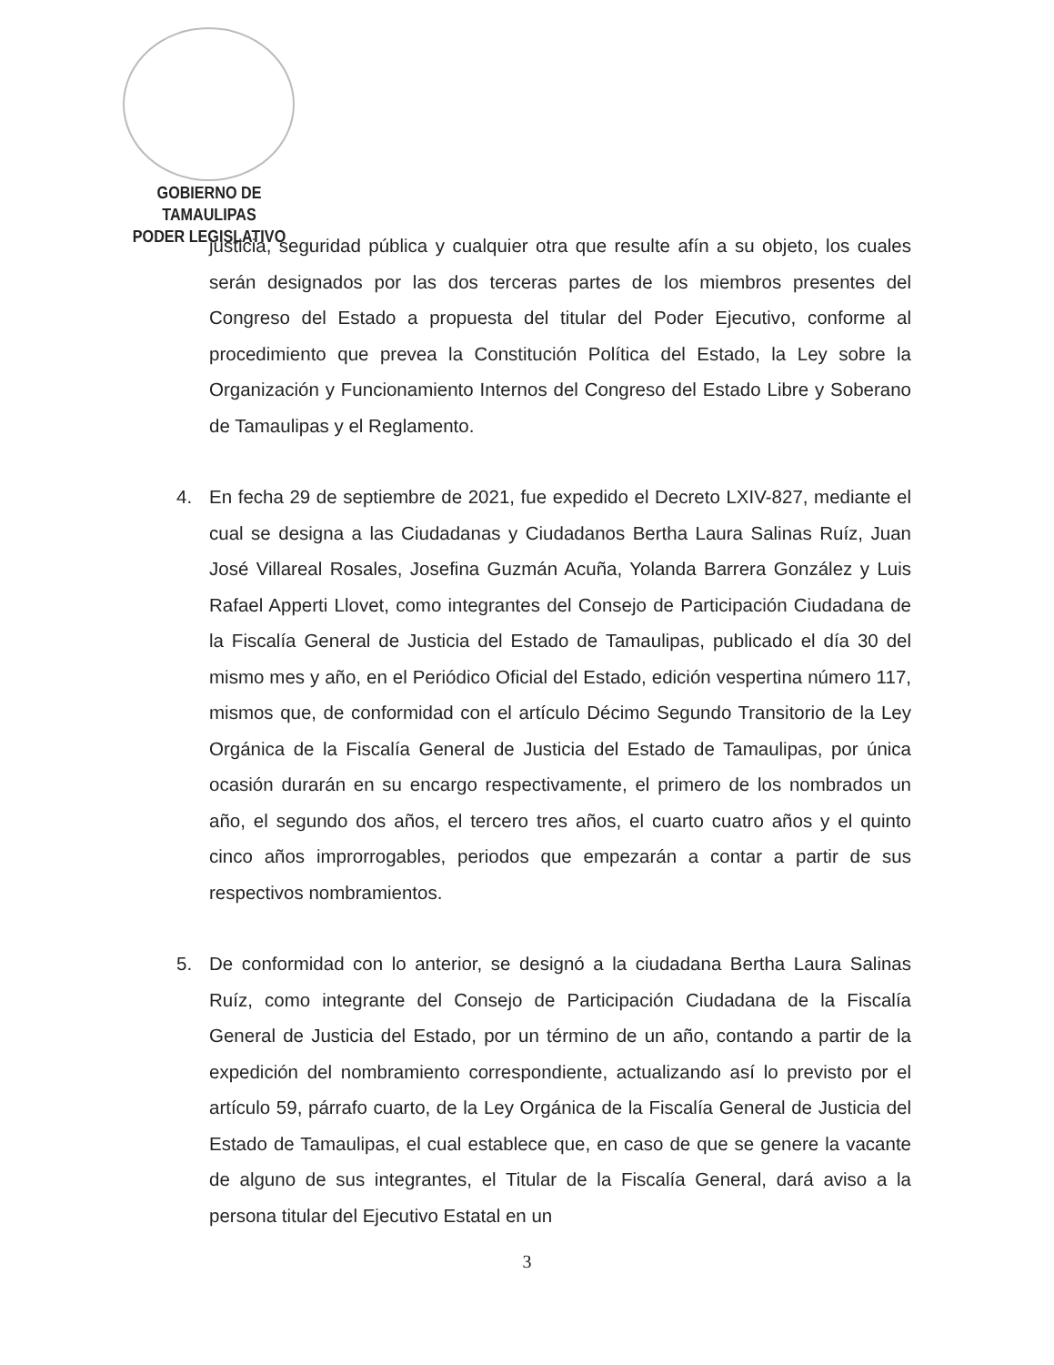GOBIERNO DE TAMAULIPAS
PODER LEGISLATIVO
justicia, seguridad pública y cualquier otra que resulte afín a su objeto, los cuales serán designados por las dos terceras partes de los miembros presentes del Congreso del Estado a propuesta del titular del Poder Ejecutivo, conforme al procedimiento que prevea la Constitución Política del Estado, la Ley sobre la Organización y Funcionamiento Internos del Congreso del Estado Libre y Soberano de Tamaulipas y el Reglamento.
4. En fecha 29 de septiembre de 2021, fue expedido el Decreto LXIV-827, mediante el cual se designa a las Ciudadanas y Ciudadanos Bertha Laura Salinas Ruíz, Juan José Villareal Rosales, Josefina Guzmán Acuña, Yolanda Barrera González y Luis Rafael Apperti Llovet, como integrantes del Consejo de Participación Ciudadana de la Fiscalía General de Justicia del Estado de Tamaulipas, publicado el día 30 del mismo mes y año, en el Periódico Oficial del Estado, edición vespertina número 117, mismos que, de conformidad con el artículo Décimo Segundo Transitorio de la Ley Orgánica de la Fiscalía General de Justicia del Estado de Tamaulipas, por única ocasión durarán en su encargo respectivamente, el primero de los nombrados un año, el segundo dos años, el tercero tres años, el cuarto cuatro años y el quinto cinco años improrrogables, periodos que empezarán a contar a partir de sus respectivos nombramientos.
5. De conformidad con lo anterior, se designó a la ciudadana Bertha Laura Salinas Ruíz, como integrante del Consejo de Participación Ciudadana de la Fiscalía General de Justicia del Estado, por un término de un año, contando a partir de la expedición del nombramiento correspondiente, actualizando así lo previsto por el artículo 59, párrafo cuarto, de la Ley Orgánica de la Fiscalía General de Justicia del Estado de Tamaulipas, el cual establece que, en caso de que se genere la vacante de alguno de sus integrantes, el Titular de la Fiscalía General, dará aviso a la persona titular del Ejecutivo Estatal en un
3